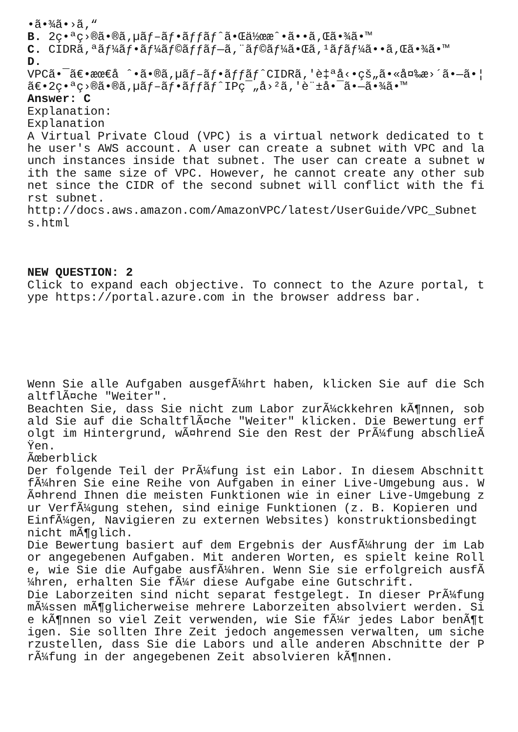•ã•¾ã•›ã‚“ B. 2ç•ªç›®ã•®ã‚µãƒ–ãƒ•ãƒƒãƒˆã•Œä½œæˆ•ã••ã‚Œã•¾ã•™ C. CIDRã‚ªãƒ¼ãƒ•ãƒ¼ãƒ©ãƒƒãƒ—ã‚¨ãƒ©ãƒ¼ã•Œã‚¹ãƒ­ãƒ¼ã••ã‚Œã•¾ã•™ D. VPCã•¯ã€•æœ€å ˆ•ã•®ã‚µãƒ–ãƒ•ãƒƒãƒˆCIDRã‚'è‡ªå‹•çš„ã•«å¤‰æ›´ã•—ã•¦ã€•2ç•ªç›®ã•®ã‚µãƒ–ãƒ•ãƒƒãƒˆIPç¯„å›²ã‚'è¨±å•¯ã•—ã•¾ã•™ Answer: C Explanation: Explanation A Virtual Private Cloud (VPC) is a virtual network dedicated to the user's AWS account. A user can create a subnet with VPC and launch instances inside that subnet. The user can create a subnet with the same size of VPC. However, he cannot create any other subnet since the CIDR of the second subnet will conflict with the first subnet. http://docs.aws.amazon.com/AmazonVPC/latest/UserGuide/VPC_Subnets.html NEW QUESTION: 2 Click to expand each objective. To connect to the Azure portal, type https://portal.azure.com in the browser address bar. Wenn Sie alle Aufgaben ausgefÃ¼hrt haben, klicken Sie auf die SchaltflÃ¤che "Weiter". Beachten Sie, dass Sie nicht zum Labor zurÃ¼ckkehren kÃ¶nnen, sobald Sie auf die SchaltflÃ¤che "Weiter" klicken. Die Bewertung erfolgt im Hintergrund, wÃ¤hrend Sie den Rest der PrÃ¼fung abschlieÃŸen. Ãœberblick Der folgende Teil der PrÃ¼fung ist ein Labor. In diesem Abschnitt fÃ¼hren Sie eine Reihe von Aufgaben in einer Live-Umgebung aus. WÃ¤hrend Ihnen die meisten Funktionen wie in einer Live-Umgebung zur VerfÃ¼gung stehen, sind einige Funktionen (z. B. Kopieren und EinfÃ¼gen, Navigieren zu externen Websites) konstruktionsbedingt nicht mÃ¶glich. Die Bewertung basiert auf dem Ergebnis der AusfÃ¼hrung der im Labor angegebenen Aufgaben. Mit anderen Worten, es spielt keine Rolle, wie Sie die Aufgabe ausfÃ¼hren. Wenn Sie sie erfolgreich ausfÃ¼hren, erhalten Sie fÃ¼r diese Aufgabe eine Gutschrift. Die Laborzeiten sind nicht separat festgelegt. In dieser PrÃ¼fung mÃ¼ssen mÃ¶glicherweise mehrere Laborzeiten absolviert werden. Sie kÃ¶nnen so viel Zeit verwenden, wie Sie fÃ¼r jedes Labor benÃ¶tigen. Sie sollten Ihre Zeit jedoch angemessen verwalten, um sicherzustellen, dass Sie die Labors und alle anderen Abschnitte der PrÃ¼fung in der angegebenen Zeit absolvieren kÃ¶nnen.